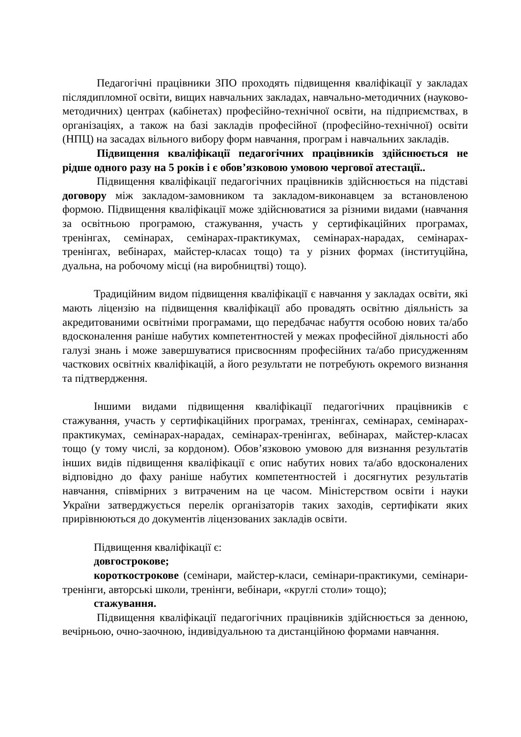Педагогічні працівники ЗПО проходять підвищення кваліфікації у закладах післядипломної освіти, вищих навчальних закладах, навчально-методичних (науково-методичних) центрах (кабінетах) професійно-технічної освіти, на підприємствах, в організаціях, а також на базі закладів професійної (професійно-технічної) освіти (НПЦ) на засадах вільного вибору форм навчання, програм і навчальних закладів.
Підвищення кваліфікації педагогічних працівників здійснюється не рідше одного разу на 5 років і є обов’язковою умовою чергової атестації..
Підвищення кваліфікації педагогічних працівників здійснюється на підставі договору між закладом-замовником та закладом-виконавцем за встановленою формою. Підвищення кваліфікації може здійснюватися за різними видами (навчання за освітньою програмою, стажування, участь у сертифікаційних програмах, тренінгах, семінарах, семінарах-практикумах, семінарах-нарадах, семінарах-тренінгах, вебінарах, майстер-класах тощо) та у різних формах (інституційна, дуальна, на робочому місці (на виробництві) тощо).
Традиційним видом підвищення кваліфікації є навчання у закладах освіти, які мають ліцензію на підвищення кваліфікації або провадять освітню діяльність за акредитованими освітніми програмами, що передбачає набуття особою нових та/або вдосконалення раніше набутих компетентностей у межах професійної діяльності або галузі знань і може завершуватися присвоєнням професійних та/або присудженням часткових освітніх кваліфікацій, а його результати не потребують окремого визнання та підтвердження.
Іншими видами підвищення кваліфікації педагогічних працівників є стажування, участь у сертифікаційних програмах, тренінгах, семінарах, семінарах-практикумах, семінарах-нарадах, семінарах-тренінгах, вебінарах, майстер-класах тощо (у тому числі, за кордоном). Обов’язковою умовою для визнання результатів інших видів підвищення кваліфікації є опис набутих нових та/або вдосконалених відповідно до фаху раніше набутих компетентностей і досягнутих результатів навчання, співмірних з витраченим на це часом. Міністерством освіти і науки України затверджується перелік організаторів таких заходів, сертифікати яких прирівнюються до документів ліцензованих закладів освіти.
Підвищення кваліфікації є:
довгострокове;
короткострокове (семінари, майстер-класи, семінари-практикуми, семінари-тренінги, авторські школи, тренінги, вебінари, «круглі столи» тощо);
стажування.
Підвищення кваліфікації педагогічних працівників здійснюється за денною, вечірньою, очно-заочною, індивідуальною та дистанційною формами навчання.